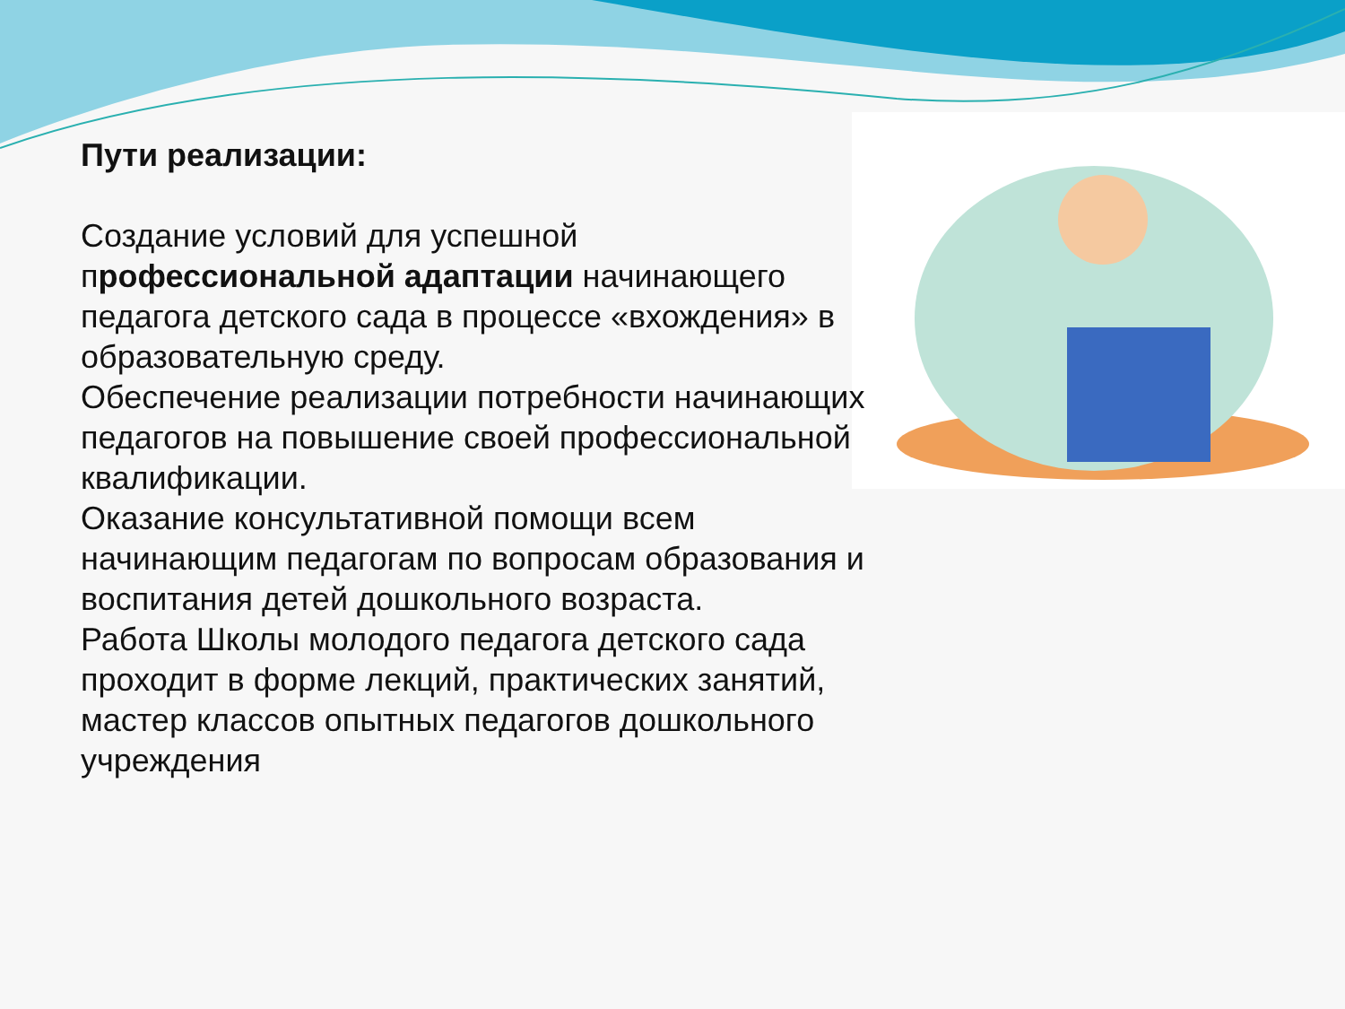Пути реализации:
Создание условий для успешной профессиональной адаптации начинающего педагога детского сада в процессе «вхождения» в образовательную среду.
Обеспечение реализации потребности начинающих педагогов на повышение своей профессиональной квалификации.
Оказание консультативной помощи всем начинающим педагогам по вопросам образования и воспитания детей дошкольного возраста.
Работа Школы молодого педагога детского сада проходит в форме лекций, практических занятий, мастер классов опытных педагогов дошкольного учреждения